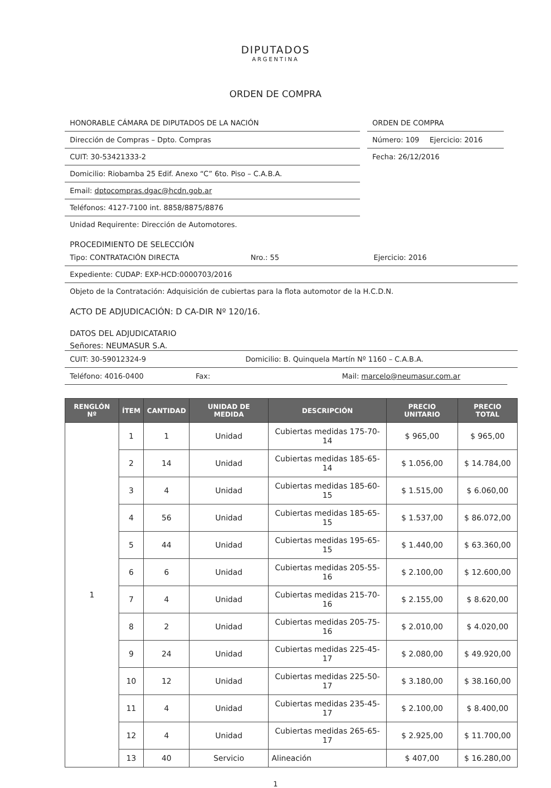DIPUTADOS
ARGENTINA
ORDEN DE COMPRA
HONORABLE CÁMARA DE DIPUTADOS DE LA NACIÓN
Dirección de Compras – Dpto. Compras
CUIT: 30-53421333-2
Domicilio: Riobamba 25 Edif. Anexo “C” 6to. Piso – C.A.B.A.
Email: dptocompras.dgac@hcdn.gob.ar
Teléfonos: 4127-7100 int. 8858/8875/8876
Unidad Requirente: Dirección de Automotores.
ORDEN DE COMPRA
Número: 109 Ejercicio: 2016
Fecha: 26/12/2016
PROCEDIMIENTO DE SELECCIÓN
Tipo: CONTRATACIÓN DIRECTA Nro.: 55 Ejercicio: 2016
Expediente: CUDAP: EXP-HCD:0000703/2016
Objeto de la Contratación: Adquisición de cubiertas para la flota automotor de la H.C.D.N.
ACTO DE ADJUDICACIÓN: D CA-DIR Nº 120/16.
DATOS DEL ADJUDICATARIO
Señores: NEUMASUR S.A.
CUIT: 30-59012324-9 Domicilio: B. Quinquela Martín Nº 1160 – C.A.B.A.
Teléfono: 4016-0400 Fax: Mail: marcelo@neumasur.com.ar
| RENGLÓN Nº | ÍTEM | CANTIDAD | UNIDAD DE MEDIDA | DESCRIPCIÓN | PRECIO UNITARIO | PRECIO TOTAL |
| --- | --- | --- | --- | --- | --- | --- |
| 1 | 1 | 1 | Unidad | Cubiertas medidas 175-70-14 | $ 965,00 | $ 965,00 |
| | 2 | 14 | Unidad | Cubiertas medidas 185-65-14 | $ 1.056,00 | $ 14.784,00 |
| | 3 | 4 | Unidad | Cubiertas medidas 185-60-15 | $ 1.515,00 | $ 6.060,00 |
| | 4 | 56 | Unidad | Cubiertas medidas 185-65-15 | $ 1.537,00 | $ 86.072,00 |
| | 5 | 44 | Unidad | Cubiertas medidas 195-65-15 | $ 1.440,00 | $ 63.360,00 |
| | 6 | 6 | Unidad | Cubiertas medidas 205-55-16 | $ 2.100,00 | $ 12.600,00 |
| | 7 | 4 | Unidad | Cubiertas medidas 215-70-16 | $ 2.155,00 | $ 8.620,00 |
| | 8 | 2 | Unidad | Cubiertas medidas 205-75-16 | $ 2.010,00 | $ 4.020,00 |
| | 9 | 24 | Unidad | Cubiertas medidas 225-45-17 | $ 2.080,00 | $ 49.920,00 |
| | 10 | 12 | Unidad | Cubiertas medidas 225-50-17 | $ 3.180,00 | $ 38.160,00 |
| | 11 | 4 | Unidad | Cubiertas medidas 235-45-17 | $ 2.100,00 | $ 8.400,00 |
| | 12 | 4 | Unidad | Cubiertas medidas 265-65-17 | $ 2.925,00 | $ 11.700,00 |
| | 13 | 40 | Servicio | Alineación | $ 407,00 | $ 16.280,00 |
1